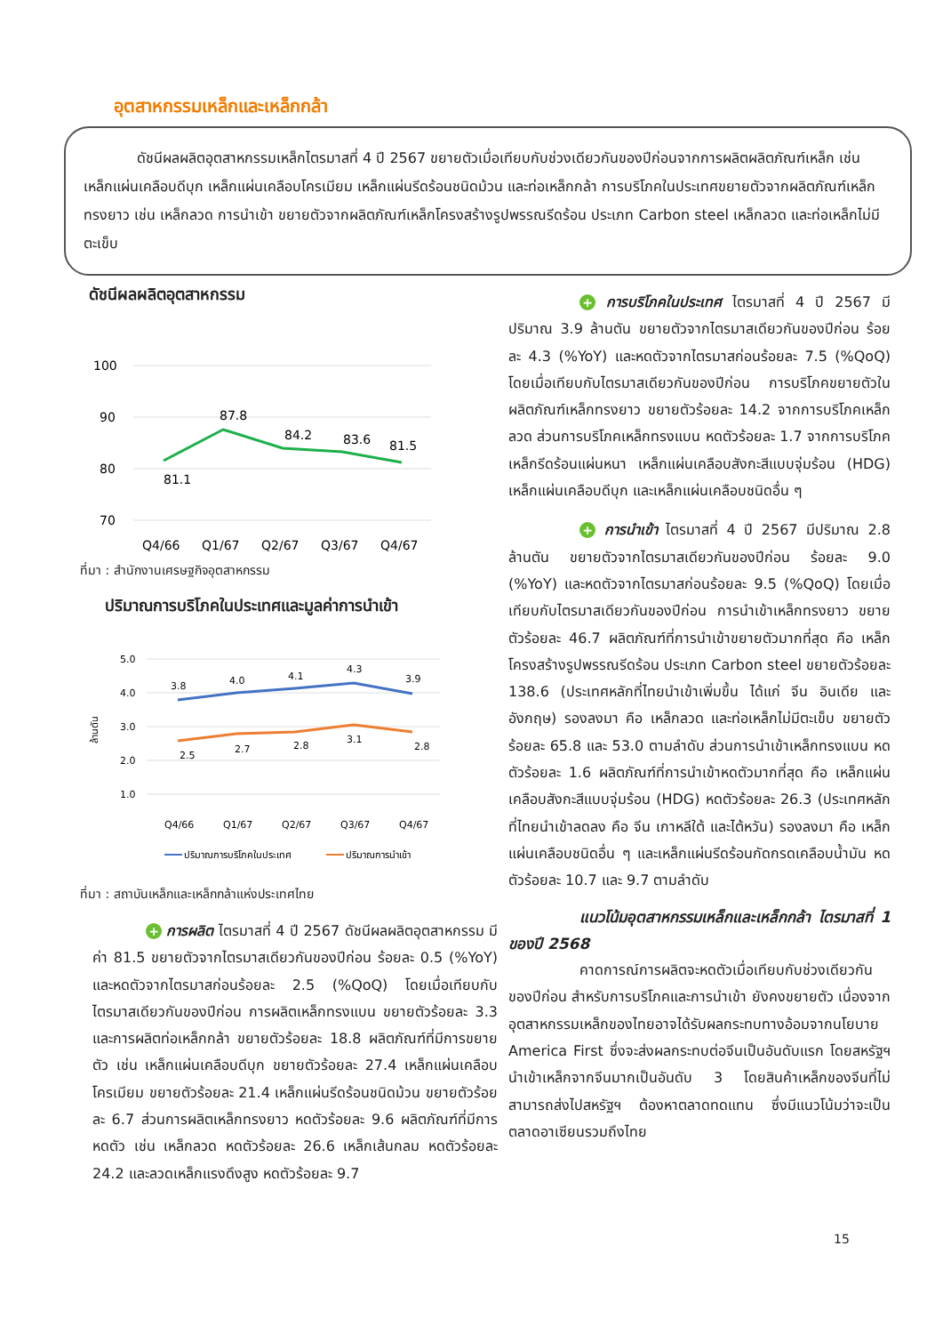อุตสาหกรรมเหล็กและเหล็กกล้า
ดัชนีผลผลิตอุตสาหกรรมเหล็กไตรมาสที่ 4 ปี 2567 ขยายตัวเมื่อเทียบกับช่วงเดียวกันของปีก่อนจากการผลิตผลิตภัณฑ์เหล็ก เช่น เหล็กแผ่นเคลือบดีบุก เหล็กแผ่นเคลือบโครเมียม เหล็กแผ่นรีดร้อนชนิดม้วน และท่อเหล็กกล้า การบริโภคในประเทศขยายตัวจากผลิตภัณฑ์เหล็กทรงยาว เช่น เหล็กลวด การนำเข้า ขยายตัวจากผลิตภัณฑ์เหล็กโครงสร้างรูปพรรณรีดร้อน ประเภท Carbon steel เหล็กลวด และท่อเหล็กไม่มีตะเข็บ
ดัชนีผลผลิตอุตสาหกรรม
100
90
80
70
81.1
87.8
84.2
83.6
81.5
Q4/66
Q1/67
Q2/67
Q3/67
Q4/67
ที่มา : สำนักงานเศรษฐกิจอุตสาหกรรม
ปริมาณการบริโภคในประเทศและมูลค่าการนำเข้า
5.0
4.0
3.0
2.0
1.0
ล้านตัน
3.8
4.0
4.1
4.3
3.9
2.5
2.7
2.8
3.1
2.8
Q4/66
Q1/67
Q2/67
Q3/67
Q4/67
ปริมาณการบริโภคในประเทศ
ปริมาณการนำเข้า
ที่มา : สถาบันเหล็กและเหล็กกล้าแห่งประเทศไทย
+ การผลิต ไตรมาสที่ 4 ปี 2567 ดัชนีผลผลิตอุตสาหกรรม มีค่า 81.5 ขยายตัวจากไตรมาสเดียวกันของปีก่อน ร้อยละ 0.5 (%YoY) และหดตัวจากไตรมาสก่อนร้อยละ 2.5 (%QoQ) โดยเมื่อเทียบกับไตรมาสเดียวกันของปีก่อน การผลิตเหล็กทรงแบน ขยายตัวร้อยละ 3.3 และการผลิตท่อเหล็กกล้า ขยายตัวร้อยละ 18.8 ผลิตภัณฑ์ที่มีการขยายตัว เช่น เหล็กแผ่นเคลือบดีบุก ขยายตัวร้อยละ 27.4 เหล็กแผ่นเคลือบโครเมียม ขยายตัวร้อยละ 21.4 เหล็กแผ่นรีดร้อนชนิดม้วน ขยายตัวร้อยละ 6.7 ส่วนการผลิตเหล็กทรงยาว หดตัวร้อยละ 9.6 ผลิตภัณฑ์ที่มีการหดตัว เช่น เหล็กลวด หดตัวร้อยละ 26.6 เหล็กเส้นกลม หดตัวร้อยละ 24.2 และลวดเหล็กแรงดึงสูง หดตัวร้อยละ 9.7
+ การบริโภคในประเทศ ไตรมาสที่ 4 ปี 2567 มีปริมาณ 3.9 ล้านตัน ขยายตัวจากไตรมาสเดียวกันของปีก่อน ร้อยละ 4.3 (%YoY) และหดตัวจากไตรมาสก่อนร้อยละ 7.5 (%QoQ) โดยเมื่อเทียบกับไตรมาสเดียวกันของปีก่อน การบริโภคขยายตัวในผลิตภัณฑ์เหล็กทรงยาว ขยายตัวร้อยละ 14.2 จากการบริโภคเหล็กลวด ส่วนการบริโภคเหล็กทรงแบน หดตัวร้อยละ 1.7 จากการบริโภคเหล็กรีดร้อนแผ่นหนา เหล็กแผ่นเคลือบสังกะสีแบบจุ่มร้อน (HDG) เหล็กแผ่นเคลือบดีบุก และเหล็กแผ่นเคลือบชนิดอื่น ๆ
+ การนำเข้า ไตรมาสที่ 4 ปี 2567 มีปริมาณ 2.8 ล้านตัน ขยายตัวจากไตรมาสเดียวกันของปีก่อน ร้อยละ 9.0 (%YoY) และหดตัวจากไตรมาสก่อนร้อยละ 9.5 (%QoQ) โดยเมื่อเทียบกับไตรมาสเดียวกันของปีก่อน การนำเข้าเหล็กทรงยาว ขยายตัวร้อยละ 46.7 ผลิตภัณฑ์ที่การนำเข้าขยายตัวมากที่สุด คือ เหล็กโครงสร้างรูปพรรณรีดร้อน ประเภท Carbon steel ขยายตัวร้อยละ 138.6 (ประเทศหลักที่ไทยนำเข้าเพิ่มขึ้น ได้แก่ จีน อินเดีย และอังกฤษ) รองลงมา คือ เหล็กลวด และท่อเหล็กไม่มีตะเข็บ ขยายตัวร้อยละ 65.8 และ 53.0 ตามลำดับ ส่วนการนำเข้าเหล็กทรงแบน หดตัวร้อยละ 1.6 ผลิตภัณฑ์ที่การนำเข้าหดตัวมากที่สุด คือ เหล็กแผ่นเคลือบสังกะสีแบบจุ่มร้อน (HDG) หดตัวร้อยละ 26.3 (ประเทศหลักที่ไทยนำเข้าลดลง คือ จีน เกาหลีใต้ และไต้หวัน) รองลงมา คือ เหล็กแผ่นเคลือบชนิดอื่น ๆ และเหล็กแผ่นรีดร้อนกัดกรดเคลือบน้ำมัน หดตัวร้อยละ 10.7 และ 9.7 ตามลำดับ
แนวโน้มอุตสาหกรรมเหล็กและเหล็กกล้า ไตรมาสที่ 1 ของปี 2568
คาดการณ์การผลิตจะหดตัวเมื่อเทียบกับช่วงเดียวกันของปีก่อน สำหรับการบริโภคและการนำเข้า ยังคงขยายตัว เนื่องจากอุตสาหกรรมเหล็กของไทยอาจได้รับผลกระทบทางอ้อมจากนโยบาย America First ซึ่งจะส่งผลกระทบต่อจีนเป็นอันดับแรก โดยสหรัฐฯ นำเข้าเหล็กจากจีนมากเป็นอันดับ 3 โดยสินค้าเหล็กของจีนที่ไม่สามารถส่งไปสหรัฐฯ ต้องหาตลาดทดแทน ซึ่งมีแนวโน้มว่าจะเป็นตลาดอาเซียนรวมถึงไทย
15